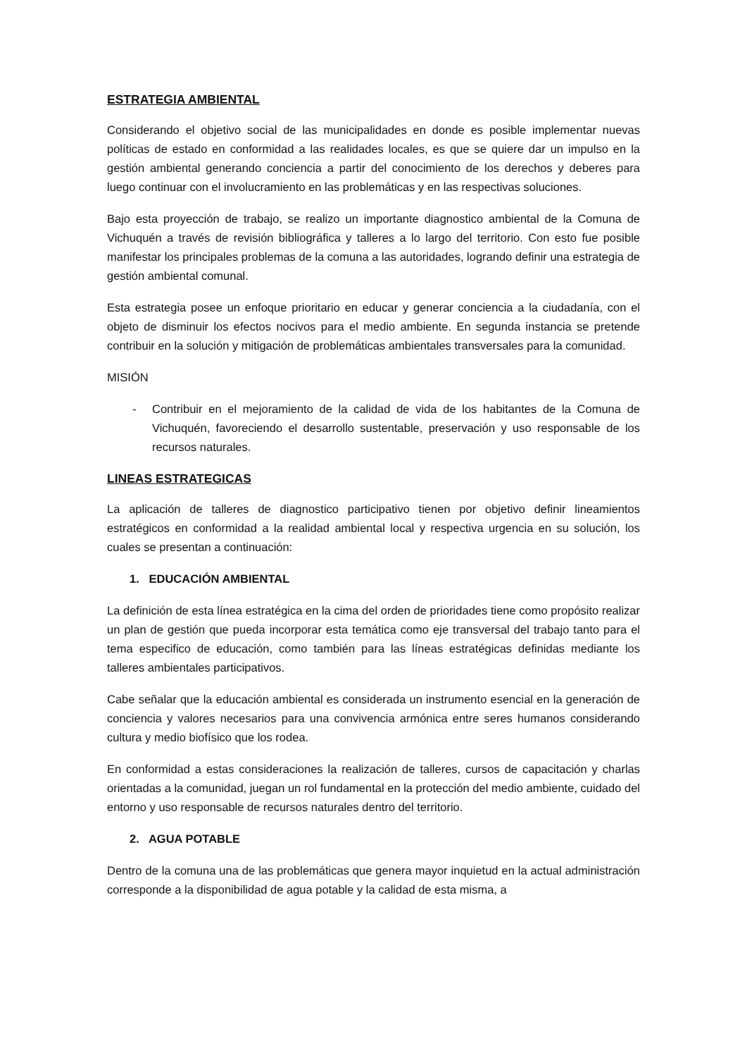ESTRATEGIA AMBIENTAL
Considerando el objetivo social de las municipalidades en donde es posible implementar nuevas políticas de estado en conformidad a las realidades locales, es que se quiere dar un impulso en la gestión ambiental generando conciencia a partir del conocimiento de los derechos y deberes para luego continuar con el involucramiento en las problemáticas y en las respectivas soluciones.
Bajo esta proyección de trabajo, se realizo un importante diagnostico ambiental de la Comuna de Vichuquén a través de revisión bibliográfica y talleres a lo largo del territorio. Con esto fue posible manifestar los principales problemas de la comuna a las autoridades, logrando definir una estrategia de gestión ambiental comunal.
Esta estrategia posee un enfoque prioritario en educar y generar conciencia a la ciudadanía, con el objeto de disminuir los efectos nocivos para el medio ambiente. En segunda instancia se pretende contribuir en la solución y mitigación de problemáticas ambientales transversales para la comunidad.
MISIÓN
- Contribuir en el mejoramiento de la calidad de vida de los habitantes de la Comuna de Vichuquén, favoreciendo el desarrollo sustentable, preservación y uso responsable de los recursos naturales.
LINEAS ESTRATEGICAS
La aplicación de talleres de diagnostico participativo tienen por objetivo definir lineamientos estratégicos en conformidad a la realidad ambiental local y respectiva urgencia en su solución, los cuales se presentan a continuación:
1. EDUCACIÓN AMBIENTAL
La definición de esta línea estratégica en la cima del orden de prioridades tiene como propósito realizar un plan de gestión que pueda incorporar esta temática como eje transversal del trabajo tanto para el tema especifico de educación, como también para las líneas estratégicas definidas mediante los talleres ambientales participativos.
Cabe señalar que la educación ambiental es considerada un instrumento esencial en la generación de conciencia y valores necesarios para una convivencia armónica entre seres humanos considerando cultura y medio biofísico que los rodea.
En conformidad a estas consideraciones la realización de talleres, cursos de capacitación y charlas orientadas a la comunidad, juegan un rol fundamental en la protección del medio ambiente, cuidado del entorno y uso responsable de recursos naturales dentro del territorio.
2. AGUA POTABLE
Dentro de la comuna una de las problemáticas que genera mayor inquietud en la actual administración corresponde a la disponibilidad de agua potable y la calidad de esta misma, a